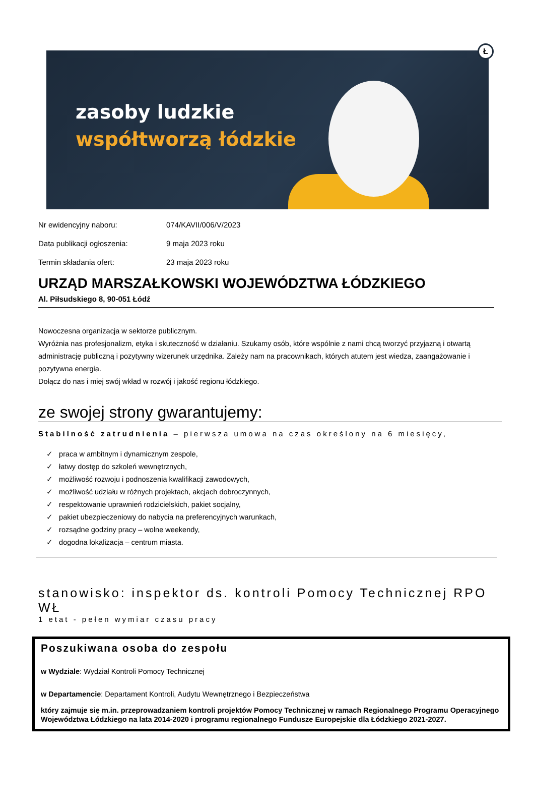zasoby ludzkie
współtworzą łódzkie
Ł
Nr ewidencyjny naboru: 074/KAVII/006/V/2023
Data publikacji ogłoszenia: 9 maja 2023 roku
Termin składania ofert: 23 maja 2023 roku
URZĄD MARSZAŁKOWSKI WOJEWÓDZTWA ŁÓDZKIEGO
Al. Piłsudskiego 8, 90-051 Łódź
Nowoczesna organizacja w sektorze publicznym.
Wyróżnia nas profesjonalizm, etyka i skuteczność w działaniu. Szukamy osób, które wspólnie z nami chcą tworzyć przyjazną i otwartą administrację publiczną i pozytywny wizerunek urzędnika. Zależy nam na pracownikach, których atutem jest wiedza, zaangażowanie i pozytywna energia.
Dołącz do nas i miej swój wkład w rozwój i jakość regionu łódzkiego.
ze swojej strony gwarantujemy:
Stabilność zatrudnienia – pierwsza umowa na czas określony na 6 miesięcy,
✓ praca w ambitnym i dynamicznym zespole,
✓ łatwy dostęp do szkoleń wewnętrznych,
✓ możliwość rozwoju i podnoszenia kwalifikacji zawodowych,
✓ możliwość udziału w różnych projektach, akcjach dobroczynnych,
✓ respektowanie uprawnień rodzicielskich, pakiet socjalny,
✓ pakiet ubezpieczeniowy do nabycia na preferencyjnych warunkach,
✓ rozsądne godziny pracy – wolne weekendy,
✓ dogodna lokalizacja – centrum miasta.
stanowisko: inspektor ds. kontroli Pomocy Technicznej RPO WŁ
1 etat - pełen wymiar czasu pracy
Poszukiwana osoba do zespołu
w Wydziale: Wydział Kontroli Pomocy Technicznej
w Departamencie: Departament Kontroli, Audytu Wewnętrznego i Bezpieczeństwa
który zajmuje się m.in. przeprowadzaniem kontroli projektów Pomocy Technicznej w ramach Regionalnego Programu Operacyjnego Województwa Łódzkiego na lata 2014-2020 i programu regionalnego Fundusze Europejskie dla Łódzkiego 2021-2027.